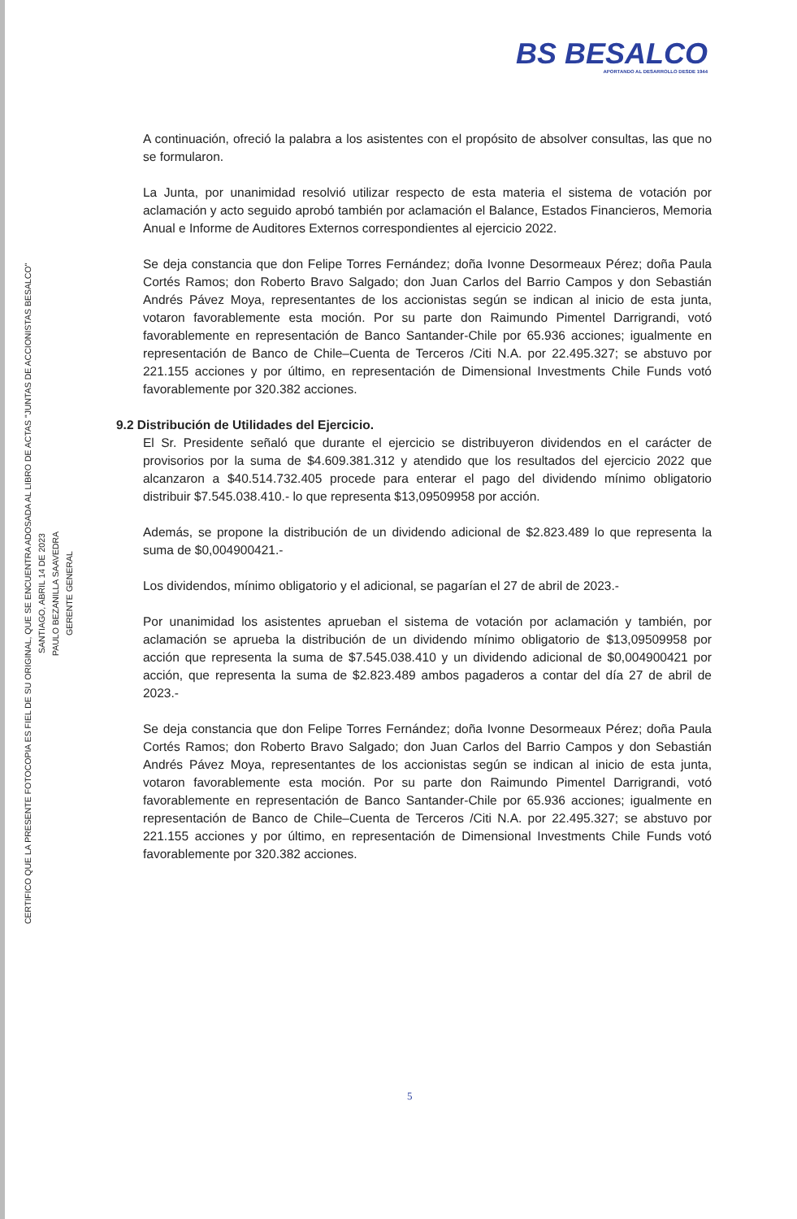BS BESALCO
APORTANDO AL DESARROLLO DESDE 1944
CERTIFICO QUE LA PRESENTE FOTOCOPIA ES FIEL DE SU ORIGINAL, QUE SE ENCUENTRA ADOSADA AL LIBRO DE ACTAS "JUNTAS DE ACCIONISTAS BESALCO"
SANTIAGO, ABRIL 14 DE 2023
PAULO BEZANILLA SAAVEDRA
GERENTE GENERAL
A continuación, ofreció la palabra a los asistentes con el propósito de absolver consultas, las que no se formularon.
La Junta, por unanimidad resolvió utilizar respecto de esta materia el sistema de votación por aclamación y acto seguido aprobó también por aclamación el Balance, Estados Financieros, Memoria Anual e Informe de Auditores Externos correspondientes al ejercicio 2022.
Se deja constancia que don Felipe Torres Fernández; doña Ivonne Desormeaux Pérez; doña Paula Cortés Ramos; don Roberto Bravo Salgado; don Juan Carlos del Barrio Campos y don Sebastián Andrés Pávez Moya, representantes de los accionistas según se indican al inicio de esta junta, votaron favorablemente esta moción. Por su parte don Raimundo Pimentel Darrigrandi, votó favorablemente en representación de Banco Santander-Chile por 65.936 acciones; igualmente en representación de Banco de Chile–Cuenta de Terceros /Citi N.A. por 22.495.327; se abstuvo por 221.155 acciones y por último, en representación de Dimensional Investments Chile Funds votó favorablemente por 320.382 acciones.
9.2 Distribución de Utilidades del Ejercicio.
El Sr. Presidente señaló que durante el ejercicio se distribuyeron dividendos en el carácter de provisorios por la suma de $4.609.381.312 y atendido que los resultados del ejercicio 2022 que alcanzaron a $40.514.732.405 procede para enterar el pago del dividendo mínimo obligatorio distribuir $7.545.038.410.- lo que representa $13,09509958 por acción.
Además, se propone la distribución de un dividendo adicional de $2.823.489 lo que representa la suma de $0,004900421.-
Los dividendos, mínimo obligatorio y el adicional, se pagarían el 27 de abril de 2023.-
Por unanimidad los asistentes aprueban el sistema de votación por aclamación y también, por aclamación se aprueba la distribución de un dividendo mínimo obligatorio de $13,09509958 por acción que representa la suma de $7.545.038.410 y un dividendo adicional de $0,004900421 por acción, que representa la suma de $2.823.489 ambos pagaderos a contar del día 27 de abril de 2023.-
Se deja constancia que don Felipe Torres Fernández; doña Ivonne Desormeaux Pérez; doña Paula Cortés Ramos; don Roberto Bravo Salgado; don Juan Carlos del Barrio Campos y don Sebastián Andrés Pávez Moya, representantes de los accionistas según se indican al inicio de esta junta, votaron favorablemente esta moción. Por su parte don Raimundo Pimentel Darrigrandi, votó favorablemente en representación de Banco Santander-Chile por 65.936 acciones; igualmente en representación de Banco de Chile–Cuenta de Terceros /Citi N.A. por 22.495.327; se abstuvo por 221.155 acciones y por último, en representación de Dimensional Investments Chile Funds votó favorablemente por 320.382 acciones.
5